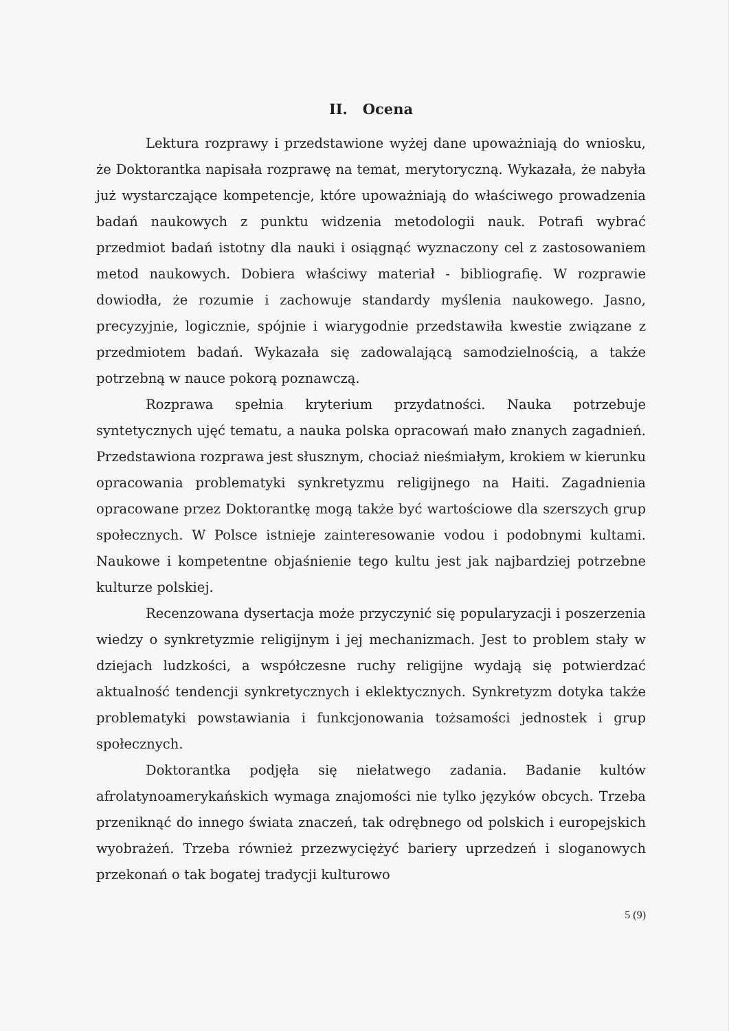II. Ocena
Lektura rozprawy i przedstawione wyżej dane upoważniają do wniosku, że Doktorantka napisała rozprawę na temat, merytoryczną. Wykazała, że nabyła już wystarczające kompetencje, które upoważniają do właściwego prowadzenia badań naukowych z punktu widzenia metodologii nauk. Potrafi wybrać przedmiot badań istotny dla nauki i osiągnąć wyznaczony cel z zastosowaniem metod naukowych. Dobiera właściwy materiał - bibliografię. W rozprawie dowiodła, że rozumie i zachowuje standardy myślenia naukowego. Jasno, precyzyjnie, logicznie, spójnie i wiarygodnie przedstawiła kwestie związane z przedmiotem badań. Wykazała się zadowalającą samodzielnością, a także potrzebną w nauce pokorą poznawczą.
Rozprawa spełnia kryterium przydatności. Nauka potrzebuje syntetycznych ujęć tematu, a nauka polska opracowań mało znanych zagadnień. Przedstawiona rozprawa jest słusznym, chociaż nieśmiałym, krokiem w kierunku opracowania problematyki synkretyzmu religijnego na Haiti. Zagadnienia opracowane przez Doktorantkę mogą także być wartościowe dla szerszych grup społecznych. W Polsce istnieje zainteresowanie vodou i podobnymi kultami. Naukowe i kompetentne objaśnienie tego kultu jest jak najbardziej potrzebne kulturze polskiej.
Recenzowana dysertacja może przyczynić się popularyzacji i poszerzenia wiedzy o synkretyzmie religijnym i jej mechanizmach. Jest to problem stały w dziejach ludzkości, a współczesne ruchy religijne wydają się potwierdzać aktualność tendencji synkretycznych i eklektycznych. Synkretyzm dotyka także problematyki powstawiania i funkcjonowania tożsamości jednostek i grup społecznych.
Doktorantka podjęła się niełatwego zadania. Badanie kultów afrolatynoamerykańskich wymaga znajomości nie tylko języków obcych. Trzeba przeniknąć do innego świata znaczeń, tak odrębnego od polskich i europejskich wyobrażeń. Trzeba również przezwyciężyć bariery uprzedzeń i sloganowych przekonań o tak bogatej tradycji kulturowo
5 (9)